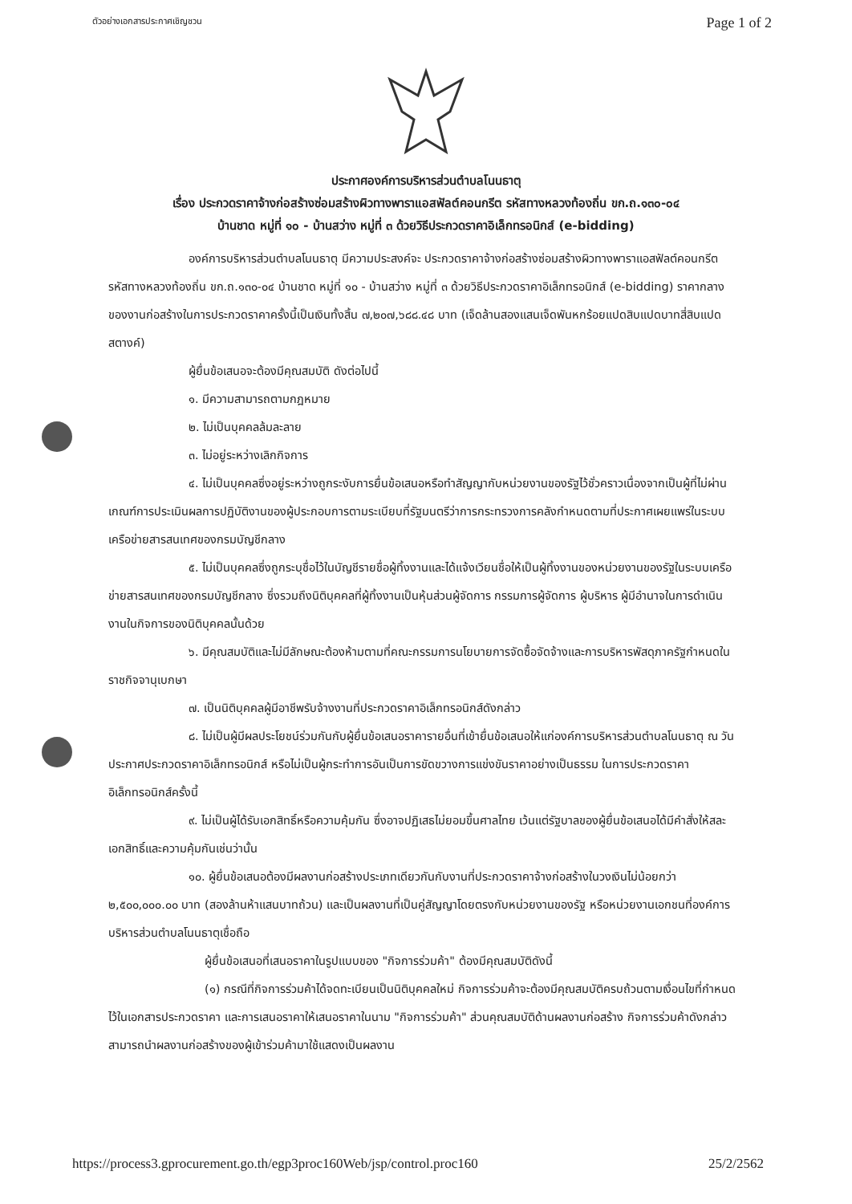ตัวอย่างเอกสารประกาศเชิญชวน Page 1 of 2
ประกาศองค์การบริหารส่วนตำบลโนนธาตุ
เรื่อง ประกวดราคาจ้างก่อสร้างซ่อมสร้างผิวทางพาราแอสฟัลต์คอนกรีต รหัสทางหลวงท้องถิ่น ขก.ถ.๑๓๐-๐๔
บ้านชาด หมู่ที่ ๑๐ - บ้านสว่าง หมู่ที่ ๓ ด้วยวิธีประกวดราคาอิเล็กทรอนิกส์ (e-bidding)
องค์การบริหารส่วนตำบลโนนธาตุ มีความประสงค์จะ ประกวดราคาจ้างก่อสร้างซ่อมสร้างผิวทางพาราแอสฟัลต์คอนกรีต รหัสทางหลวงท้องถิ่น ขก.ถ.๑๓๐-๐๔ บ้านชาด หมู่ที่ ๑๐ - บ้านสว่าง หมู่ที่ ๓ ด้วยวิธีประกวดราคาอิเล็กทรอนิกส์ (e-bidding) ราคากลางของงานก่อสร้างในการประกวดราคาครั้งนี้เป็นเงินทั้งสิ้น ๗,๒๐๗,๖๘๘.๔๘ บาท (เจ็ดล้านสองแสนเจ็ดพันหกร้อยแปดสิบแปดบาทสี่สิบแปดสตางค์)
ผู้ยื่นข้อเสนอจะต้องมีคุณสมบัติ ดังต่อไปนี้
๑. มีความสามารถตามกฎหมาย
๒. ไม่เป็นบุคคลล้มละลาย
๓. ไม่อยู่ระหว่างเลิกกิจการ
๔. ไม่เป็นบุคคลซึ่งอยู่ระหว่างถูกระงับการยื่นข้อเสนอหรือทำสัญญากับหน่วยงานของรัฐไว้ชั่วคราวเนื่องจากเป็นผู้ที่ไม่ผ่านเกณฑ์การประเมินผลการปฏิบัติงานของผู้ประกอบการตามระเบียบที่รัฐมนตรีว่าการกระทรวงการคลังกำหนดตามที่ประกาศเผยแพร่ในระบบเครือข่ายสารสนเทศของกรมบัญชีกลาง
๕. ไม่เป็นบุคคลซึ่งถูกระบุชื่อไว้ในบัญชีรายชื่อผู้ทิ้งงานและได้แจ้งเวียนชื่อให้เป็นผู้ทิ้งงานของหน่วยงานของรัฐในระบบเครือข่ายสารสนเทศของกรมบัญชีกลาง ซึ่งรวมถึงนิติบุคคลที่ผู้ทิ้งงานเป็นหุ้นส่วนผู้จัดการ กรรมการผู้จัดการ ผู้บริหาร ผู้มีอำนาจในการดำเนินงานในกิจการของนิติบุคคลนั้นด้วย
๖. มีคุณสมบัติและไม่มีลักษณะต้องห้ามตามที่คณะกรรมการนโยบายการจัดซื้อจัดจ้างและการบริหารพัสดุภาครัฐกำหนดในราชกิจจานุเบกษา
๗. เป็นนิติบุคคลผู้มีอาชีพรับจ้างงานที่ประกวดราคาอิเล็กทรอนิกส์ดังกล่าว
๘. ไม่เป็นผู้มีผลประโยชน์ร่วมกันกับผู้ยื่นข้อเสนอราคารายอื่นที่เข้ายื่นข้อเสนอให้แก่องค์การบริหารส่วนตำบลโนนธาตุ ณ วันประกาศประกวดราคาอิเล็กทรอนิกส์ หรือไม่เป็นผู้กระทำการอันเป็นการขัดขวางการแข่งขันราคาอย่างเป็นธรรม ในการประกวดราคาอิเล็กทรอนิกส์ครั้งนี้
๙. ไม่เป็นผู้ได้รับเอกสิทธิ์หรือความคุ้มกัน ซึ่งอาจปฏิเสธไม่ยอมขึ้นศาลไทย เว้นแต่รัฐบาลของผู้ยื่นข้อเสนอได้มีคำสั่งให้สละเอกสิทธิ์และความคุ้มกันเช่นว่านั้น
๑๐. ผู้ยื่นข้อเสนอต้องมีผลงานก่อสร้างประเภทเดียวกันกับงานที่ประกวดราคาจ้างก่อสร้างในวงเงินไม่น้อยกว่า ๒,๕๐๐,๐๐๐.๐๐ บาท (สองล้านห้าแสนบาทถ้วน) และเป็นผลงานที่เป็นคู่สัญญาโดยตรงกับหน่วยงานของรัฐ หรือหน่วยงานเอกชนที่องค์การบริหารส่วนตำบลโนนธาตุเชื่อถือ
ผู้ยื่นข้อเสนอที่เสนอราคาในรูปแบบของ "กิจการร่วมค้า" ต้องมีคุณสมบัติดังนี้
(๑) กรณีที่กิจการร่วมค้าได้จดทะเบียนเป็นนิติบุคคลใหม่ กิจการร่วมค้าจะต้องมีคุณสมบัติครบถ้วนตามเงื่อนไขที่กำหนดไว้ในเอกสารประกวดราคา และการเสนอราคาให้เสนอราคาในนาม "กิจการร่วมค้า" ส่วนคุณสมบัติด้านผลงานก่อสร้าง กิจการร่วมค้าดังกล่าวสามารถนำผลงานก่อสร้างของผู้เข้าร่วมค้ามาใช้แสดงเป็นผลงาน
https://process3.gprocurement.go.th/egp3proc160Web/jsp/control.proc160 25/2/2562